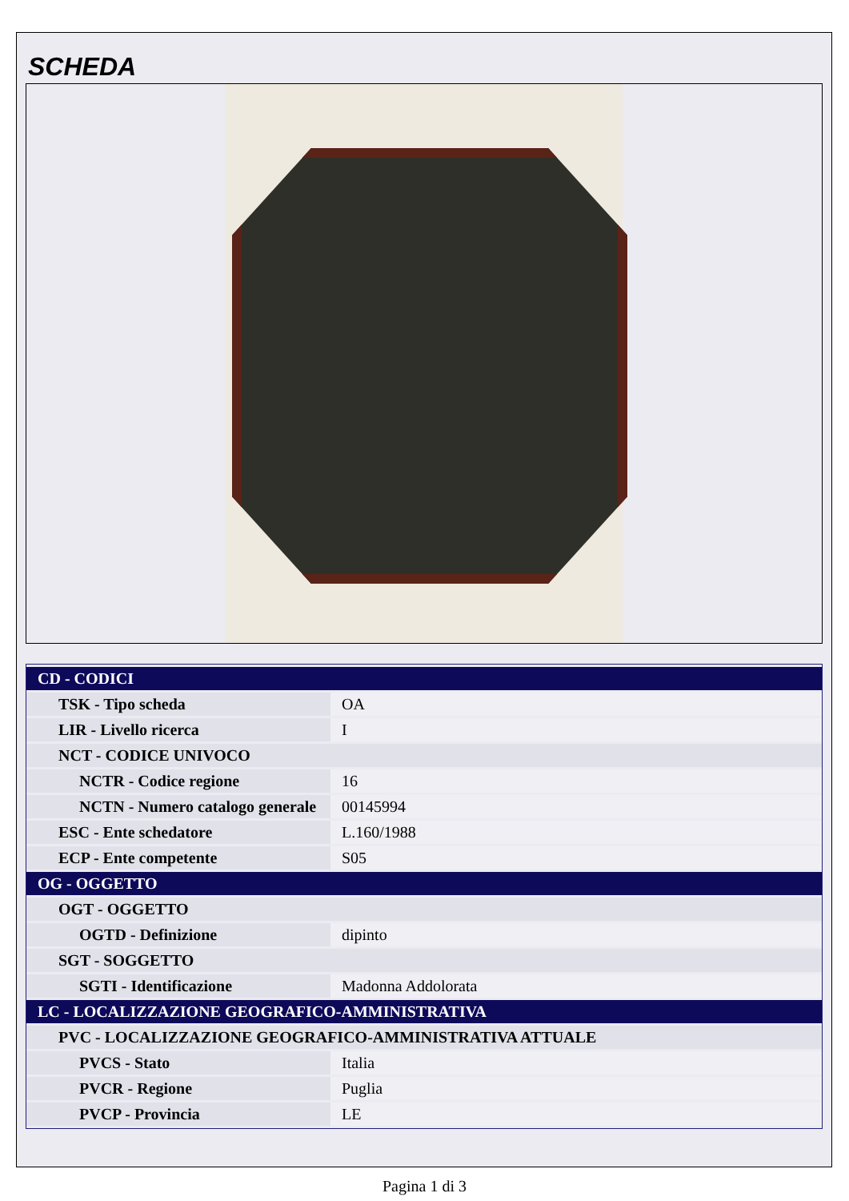SCHEDA
| CD - CODICI | |
| TSK - Tipo scheda | OA |
| LIR - Livello ricerca | I |
| NCT - CODICE UNIVOCO | |
| NCTR - Codice regione | 16 |
| NCTN - Numero catalogo generale | 00145994 |
| ESC - Ente schedatore | L.160/1988 |
| ECP - Ente competente | S05 |
| OG - OGGETTO | |
| OGT - OGGETTO | |
| OGTD - Definizione | dipinto |
| SGT - SOGGETTO | |
| SGTI - Identificazione | Madonna Addolorata |
| LC - LOCALIZZAZIONE GEOGRAFICO-AMMINISTRATIVA | |
| PVC - LOCALIZZAZIONE GEOGRAFICO-AMMINISTRATIVA ATTUALE | |
| PVCS - Stato | Italia |
| PVCR - Regione | Puglia |
| PVCP - Provincia | LE |
Pagina 1 di 3